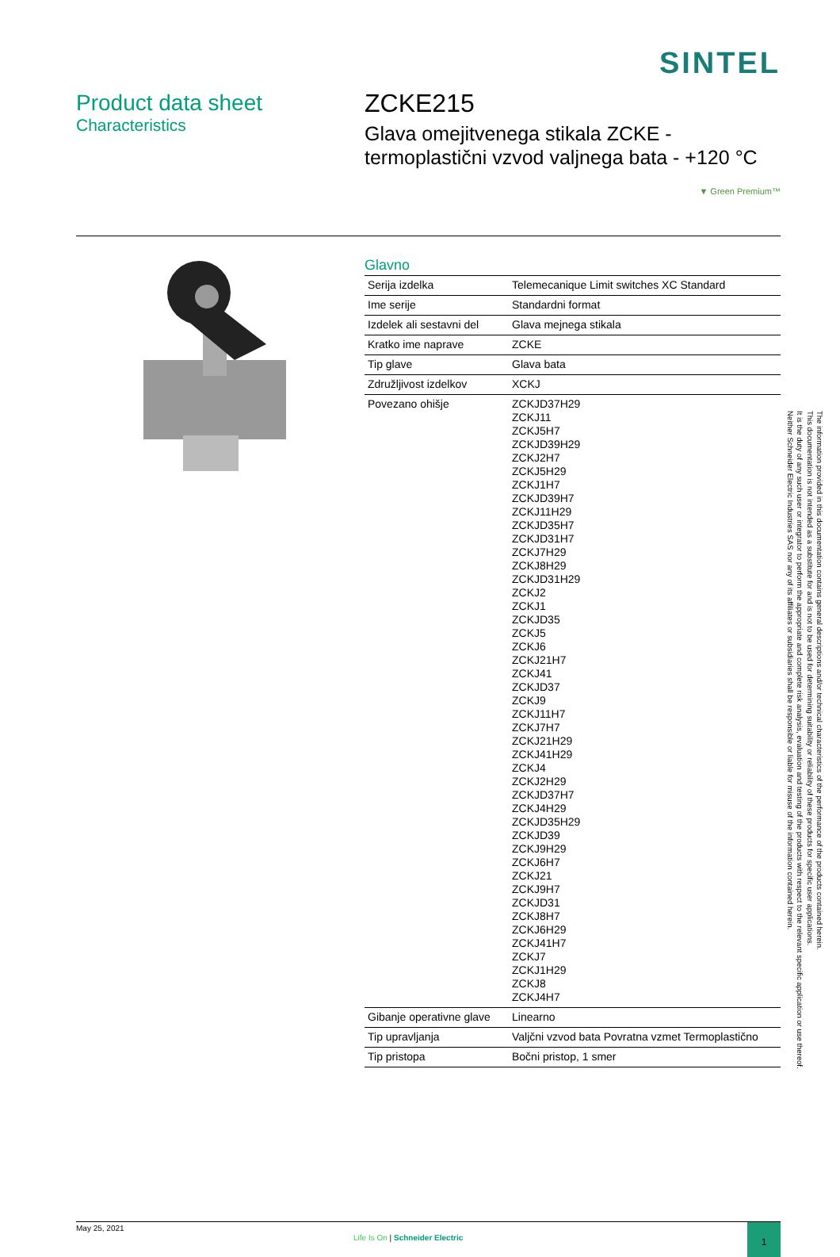SINTEL
Product data sheet
Characteristics
ZCKE215
Glava omejitvenega stikala ZCKE -
termoplastični vzvod valjnega bata - +120 °C
▼ Green Premium™
Glavno
| Serija izdelka | Telemecanique Limit switches XC Standard |
| Ime serije | Standardni format |
| Izdelek ali sestavni del | Glava mejnega stikala |
| Kratko ime naprave | ZCKE |
| Tip glave | Glava bata |
| Združljivost izdelkov | XCKJ |
| Povezano ohišje | ZCKJD37H29 ZCKJ11 ZCKJ5H7 ZCKJD39H29 ZCKJ2H7 ZCKJ5H29 ZCKJ1H7 ZCKJD39H7 ZCKJ11H29 ZCKJD35H7 ZCKJD31H7 ZCKJ7H29 ZCKJ8H29 ZCKJD31H29 ZCKJ2 ZCKJ1 ZCKJD35 ZCKJ5 ZCKJ6 ZCKJ21H7 ZCKJ41 ZCKJD37 ZCKJ9 ZCKJ11H7 ZCKJ7H7 ZCKJ21H29 ZCKJ41H29 ZCKJ4 ZCKJ2H29 ZCKJD37H7 ZCKJ4H29 ZCKJD35H29 ZCKJD39 ZCKJ9H29 ZCKJ6H7 ZCKJ21 ZCKJ9H7 ZCKJD31 ZCKJ8H7 ZCKJ6H29 ZCKJ41H7 ZCKJ7 ZCKJ1H29 ZCKJ8 ZCKJ4H7 |
| Gibanje operativne glave | Linearno |
| Tip upravljanja | Valjčni vzvod bata Povratna vzmet Termoplastično |
| Tip pristopa | Bočni pristop, 1 smer |
The information provided in this documentation contains general descriptions and/or technical characteristics of the performance of the products contained herein.
This documentation is not intended as a substitute for and is not to be used for determining suitability or reliability of these products for specific user applications.
It is the duty of any such user or integrator to perform the appropriate and complete risk analysis, evaluation and testing of the products with respect to the relevant specific application or use thereof.
Neither Schneider Electric Industries SAS nor any of its affiliates or subsidiaries shall be responsible or liable for misuse of the information contained herein.
May 25, 2021
Life Is On | Schneider Electric
1